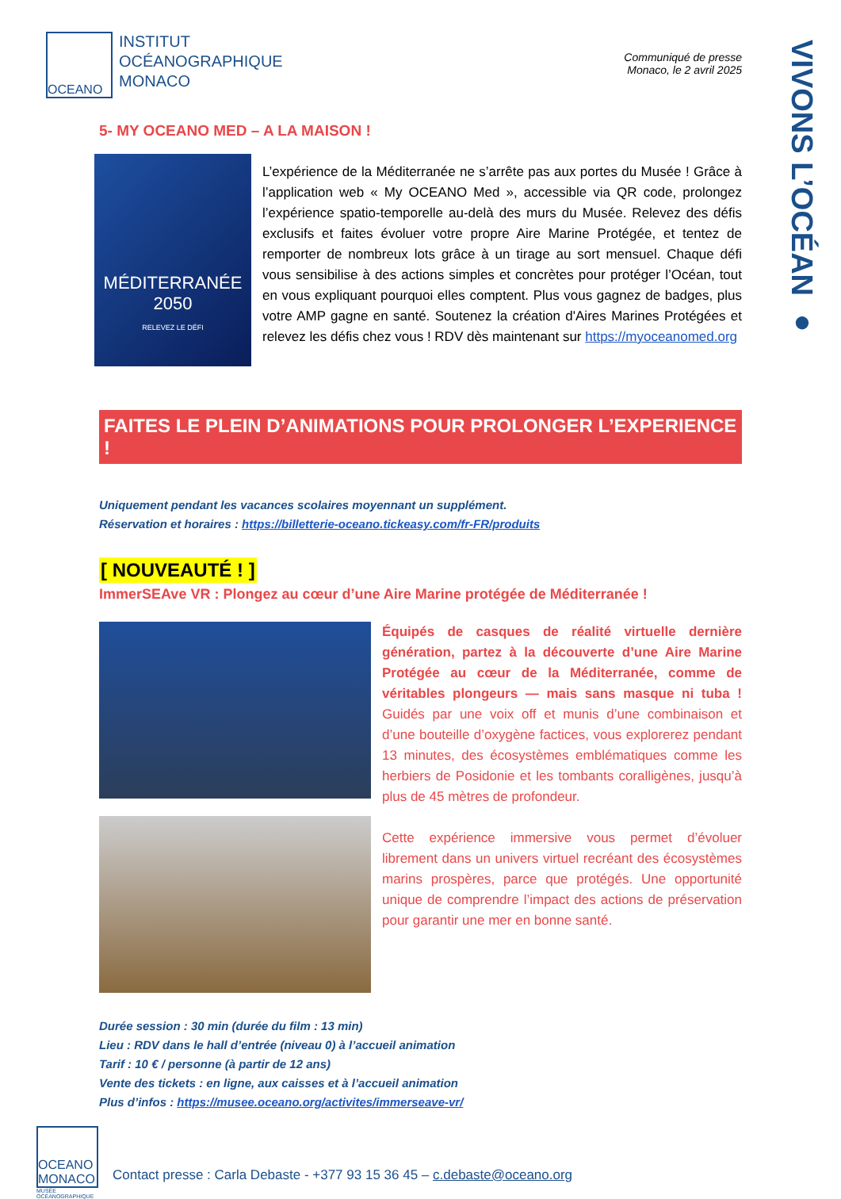VIVONS L’OCÉAN ●
OCEANO
INSTITUT
OCÉANOGRAPHIQUE
MONACO
Communiqué de presse
Monaco, le 2 avril 2025
5- MY OCEANO MED – A LA MAISON !
MÉDITERRANÉE
2050
RELEVEZ LE DÉFI
L’expérience de la Méditerranée ne s’arrête pas aux portes du Musée ! Grâce à l’application web « My OCEANO Med », accessible via QR code, prolongez l’expérience spatio-temporelle au-delà des murs du Musée. Relevez des défis exclusifs et faites évoluer votre propre Aire Marine Protégée, et tentez de remporter de nombreux lots grâce à un tirage au sort mensuel. Chaque défi vous sensibilise à des actions simples et concrètes pour protéger l’Océan, tout en vous expliquant pourquoi elles comptent. Plus vous gagnez de badges, plus votre AMP gagne en santé. Soutenez la création d'Aires Marines Protégées et relevez les défis chez vous ! RDV dès maintenant sur https://myoceanomed.org
FAITES LE PLEIN D’ANIMATIONS POUR PROLONGER L’EXPERIENCE !
Uniquement pendant les vacances scolaires moyennant un supplément.
Réservation et horaires : https://billetterie-oceano.tickeasy.com/fr-FR/produits
[ NOUVEAUTÉ ! ]
ImmerSEAve VR : Plongez au cœur d’une Aire Marine protégée de Méditerranée !
Équipés de casques de réalité virtuelle dernière génération, partez à la découverte d’une Aire Marine Protégée au cœur de la Méditerranée, comme de véritables plongeurs — mais sans masque ni tuba ! Guidés par une voix off et munis d’une combinaison et d’une bouteille d’oxygène factices, vous explorerez pendant 13 minutes, des écosystèmes emblématiques comme les herbiers de Posidonie et les tombants coralligènes, jusqu’à plus de 45 mètres de profondeur.
Cette expérience immersive vous permet d’évoluer librement dans un univers virtuel recréant des écosystèmes marins prospères, parce que protégés. Une opportunité unique de comprendre l’impact des actions de préservation pour garantir une mer en bonne santé.
Durée session : 30 min (durée du film : 13 min)
Lieu : RDV dans le hall d’entrée (niveau 0) à l’accueil animation
Tarif : 10 € / personne (à partir de 12 ans)
Vente des tickets : en ligne, aux caisses et à l’accueil animation
Plus d’infos : https://musee.oceano.org/activites/immerseave-vr/
OCEANO MONACO
MUSÉE
OCÉANOGRAPHIQUE
Contact presse : Carla Debaste - +377 93 15 36 45 – c.debaste@oceano.org